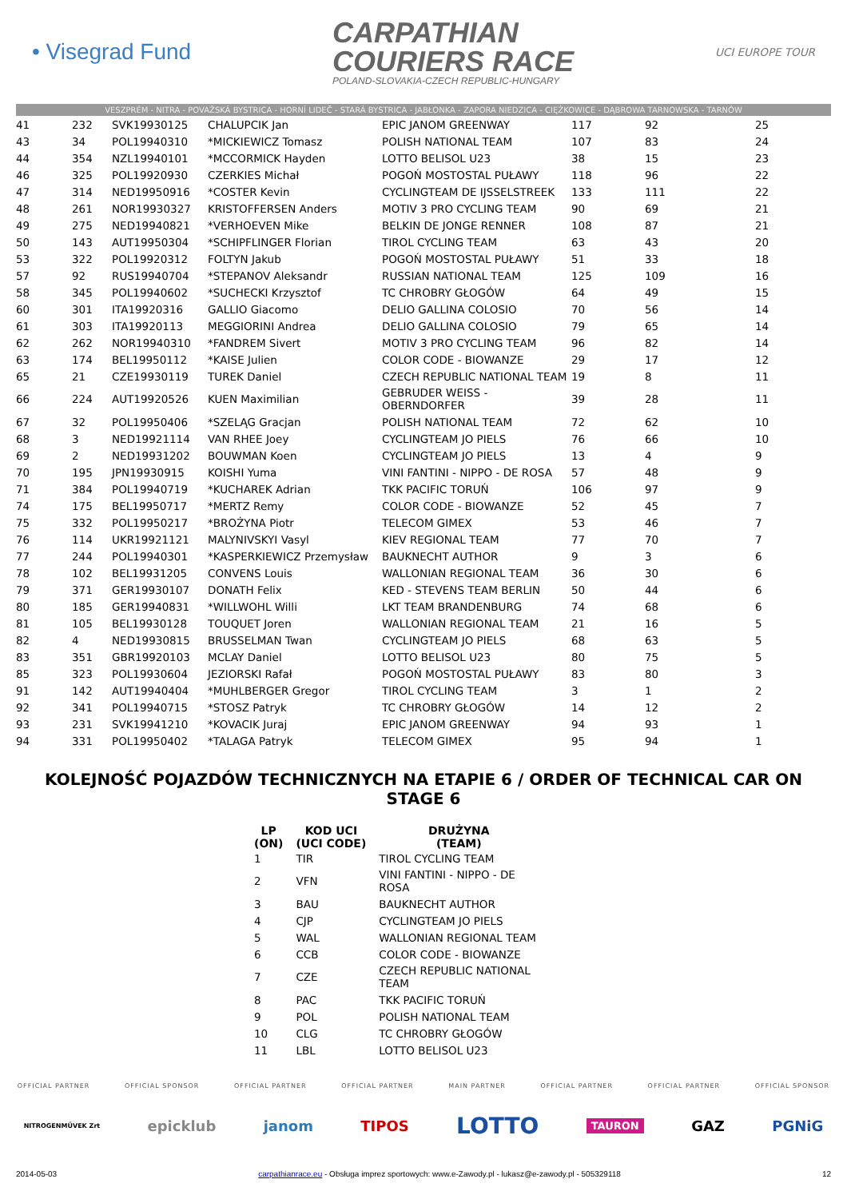• Visegrad Fund
CARPATHIAN
COURIERS RACE
POLAND-SLOVAKIA-CZECH REPUBLIC-HUNGARY
UCI EUROPE TOUR
VESZPRÉM - NITRA - POVAŽSKÁ BYSTRICA - HORNÍ LIDEČ - STARÁ BYSTRICA - JABŁONKA - ZAPORA NIEDZICA - CIĘŻKOWICE - DĄBROWA TARNOWSKA - TARNÓW
| 41 | 232 | SVK19930125 | CHALUPCIK Jan | EPIC JANOM GREENWAY | 117 | 92 | 25 |
| 43 | 34 | POL19940310 | *MICKIEWICZ Tomasz | POLISH NATIONAL TEAM | 107 | 83 | 24 |
| 44 | 354 | NZL19940101 | *MCCORMICK Hayden | LOTTO BELISOL U23 | 38 | 15 | 23 |
| 46 | 325 | POL19920930 | CZERKIES Michał | POGOŃ MOSTOSTAL PUŁAWY | 118 | 96 | 22 |
| 47 | 314 | NED19950916 | *COSTER Kevin | CYCLINGTEAM DE IJSSELSTREEK | 133 | 111 | 22 |
| 48 | 261 | NOR19930327 | KRISTOFFERSEN Anders | MOTIV 3 PRO CYCLING TEAM | 90 | 69 | 21 |
| 49 | 275 | NED19940821 | *VERHOEVEN Mike | BELKIN DE JONGE RENNER | 108 | 87 | 21 |
| 50 | 143 | AUT19950304 | *SCHIPFLINGER Florian | TIROL CYCLING TEAM | 63 | 43 | 20 |
| 53 | 322 | POL19920312 | FOLTYN Jakub | POGOŃ MOSTOSTAL PUŁAWY | 51 | 33 | 18 |
| 57 | 92 | RUS19940704 | *STEPANOV Aleksandr | RUSSIAN NATIONAL TEAM | 125 | 109 | 16 |
| 58 | 345 | POL19940602 | *SUCHECKI Krzysztof | TC CHROBRY GŁOGÓW | 64 | 49 | 15 |
| 60 | 301 | ITA19920316 | GALLIO Giacomo | DELIO GALLINA COLOSIO | 70 | 56 | 14 |
| 61 | 303 | ITA19920113 | MEGGIORINI Andrea | DELIO GALLINA COLOSIO | 79 | 65 | 14 |
| 62 | 262 | NOR19940310 | *FANDREM Sivert | MOTIV 3 PRO CYCLING TEAM | 96 | 82 | 14 |
| 63 | 174 | BEL19950112 | *KAISE Julien | COLOR CODE - BIOWANZE | 29 | 17 | 12 |
| 65 | 21 | CZE19930119 | TUREK Daniel | CZECH REPUBLIC NATIONAL TEAM | 19 | 8 | 11 |
| 66 | 224 | AUT19920526 | KUEN Maximilian | GEBRUDER WEISS - OBERNDORFER | 39 | 28 | 11 |
| 67 | 32 | POL19950406 | *SZELĄG Gracjan | POLISH NATIONAL TEAM | 72 | 62 | 10 |
| 68 | 3 | NED19921114 | VAN RHEE Joey | CYCLINGTEAM JO PIELS | 76 | 66 | 10 |
| 69 | 2 | NED19931202 | BOUWMAN Koen | CYCLINGTEAM JO PIELS | 13 | 4 | 9 |
| 70 | 195 | JPN19930915 | KOISHI Yuma | VINI FANTINI - NIPPO - DE ROSA | 57 | 48 | 9 |
| 71 | 384 | POL19940719 | *KUCHAREK Adrian | TKK PACIFIC TORUŃ | 106 | 97 | 9 |
| 74 | 175 | BEL19950717 | *MERTZ Remy | COLOR CODE - BIOWANZE | 52 | 45 | 7 |
| 75 | 332 | POL19950217 | *BROŻYNA Piotr | TELECOM GIMEX | 53 | 46 | 7 |
| 76 | 114 | UKR19921121 | MALYNIVSKYI Vasyl | KIEV REGIONAL TEAM | 77 | 70 | 7 |
| 77 | 244 | POL19940301 | *KASPERKIEWICZ Przemysław | BAUKNECHT AUTHOR | 9 | 3 | 6 |
| 78 | 102 | BEL19931205 | CONVENS Louis | WALLONIAN REGIONAL TEAM | 36 | 30 | 6 |
| 79 | 371 | GER19930107 | DONATH Felix | KED - STEVENS TEAM BERLIN | 50 | 44 | 6 |
| 80 | 185 | GER19940831 | *WILLWOHL Willi | LKT TEAM BRANDENBURG | 74 | 68 | 6 |
| 81 | 105 | BEL19930128 | TOUQUET Joren | WALLONIAN REGIONAL TEAM | 21 | 16 | 5 |
| 82 | 4 | NED19930815 | BRUSSELMAN Twan | CYCLINGTEAM JO PIELS | 68 | 63 | 5 |
| 83 | 351 | GBR19920103 | MCLAY Daniel | LOTTO BELISOL U23 | 80 | 75 | 5 |
| 85 | 323 | POL19930604 | JEZIORSKI Rafał | POGOŃ MOSTOSTAL PUŁAWY | 83 | 80 | 3 |
| 91 | 142 | AUT19940404 | *MUHLBERGER Gregor | TIROL CYCLING TEAM | 3 | 1 | 2 |
| 92 | 341 | POL19940715 | *STOSZ Patryk | TC CHROBRY GŁOGÓW | 14 | 12 | 2 |
| 93 | 231 | SVK19941210 | *KOVACIK Juraj | EPIC JANOM GREENWAY | 94 | 93 | 1 |
| 94 | 331 | POL19950402 | *TALAGA Patryk | TELECOM GIMEX | 95 | 94 | 1 |
KOLEJNOŚĆ POJAZDÓW TECHNICZNYCH NA ETAPIE 6 / ORDER OF TECHNICAL CAR ON STAGE 6
| LP (ON) | KOD UCI (UCI CODE) | DRUŻYNA (TEAM) |
| --- | --- | --- |
| 1 | TIR | TIROL CYCLING TEAM |
| 2 | VFN | VINI FANTINI - NIPPO - DE ROSA |
| 3 | BAU | BAUKNECHT AUTHOR |
| 4 | CJP | CYCLINGTEAM JO PIELS |
| 5 | WAL | WALLONIAN REGIONAL TEAM |
| 6 | CCB | COLOR CODE - BIOWANZE |
| 7 | CZE | CZECH REPUBLIC NATIONAL TEAM |
| 8 | PAC | TKK PACIFIC TORUŃ |
| 9 | POL | POLISH NATIONAL TEAM |
| 10 | CLG | TC CHROBRY GŁOGÓW |
| 11 | LBL | LOTTO BELISOL U23 |
OFFICIAL PARTNER OFFICIAL SPONSOR OFFICIAL PARTNER OFFICIAL PARTNER MAIN PARTNER OFFICIAL PARTNER OFFICIAL PARTNER OFFICIAL SPONSOR
NITROGENMŰVEK Zrt epicklub janom TIPOS LOTTO TAURON GAZ PGNiG
2014-05-03 carpathianrace.eu - Obsługa imprez sportowych: www.e-Zawody.pl - lukasz@e-zawody.pl - 505329118 12